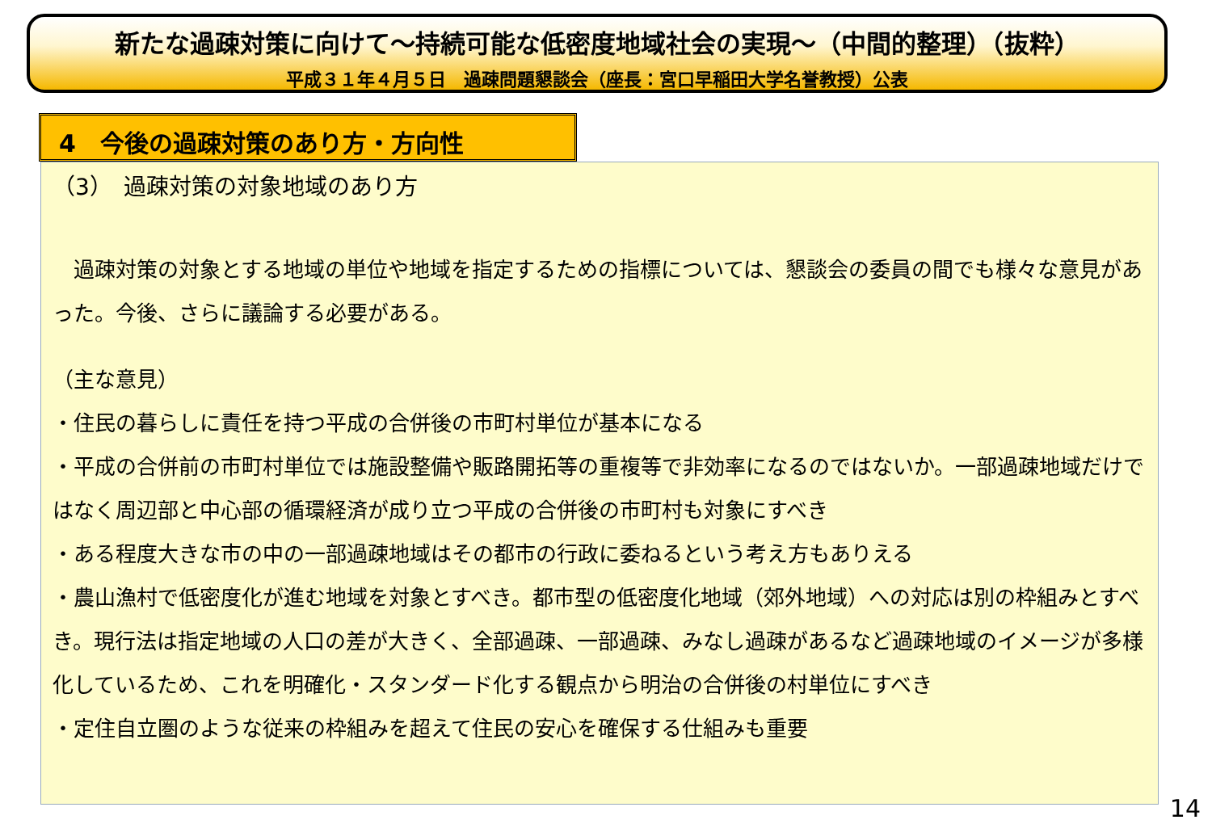新たな過疎対策に向けて～持続可能な低密度地域社会の実現～（中間的整理）（抜粋）
平成３１年４月５日　過疎問題懇談会（座長：宮口早稲田大学名誉教授）公表
4　今後の過疎対策のあり方・方向性
（3）　過疎対策の対象地域のあり方
　過疎対策の対象とする地域の単位や地域を指定するための指標については、懇談会の委員の間でも様々な意見があった。今後、さらに議論する必要がある。
（主な意見）
・住民の暮らしに責任を持つ平成の合併後の市町村単位が基本になる
・平成の合併前の市町村単位では施設整備や販路開拓等の重複等で非効率になるのではないか。一部過疎地域だけではなく周辺部と中心部の循環経済が成り立つ平成の合併後の市町村も対象にすべき
・ある程度大きな市の中の一部過疎地域はその都市の行政に委ねるという考え方もありえる
・農山漁村で低密度化が進む地域を対象とすべき。都市型の低密度化地域（郊外地域）への対応は別の枠組みとすべき。現行法は指定地域の人口の差が大きく、全部過疎、一部過疎、みなし過疎があるなど過疎地域のイメージが多様化しているため、これを明確化・スタンダード化する観点から明治の合併後の村単位にすべき
・定住自立圏のような従来の枠組みを超えて住民の安心を確保する仕組みも重要
14